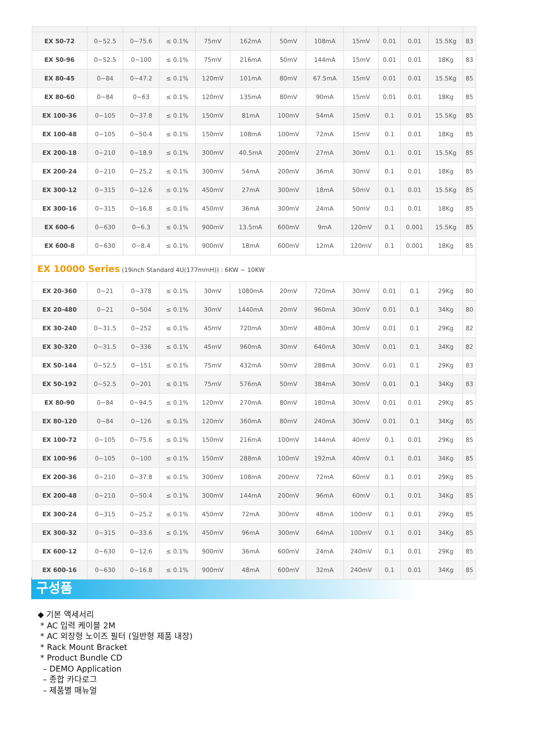| EX 50-72 | 0~52.5 | 0~75.6 | ≤ 0.1% | 75mV | 162mA | 50mV | 108mA | 15mV | 0.01 | 0.01 | 15.5Kg | 83 |
| EX 50-96 | 0~52.5 | 0~100 | ≤ 0.1% | 75mV | 216mA | 50mV | 144mA | 15mV | 0.01 | 0.01 | 18Kg | 83 |
| EX 80-45 | 0~84 | 0~47.2 | ≤ 0.1% | 120mV | 101mA | 80mV | 67.5mA | 15mV | 0.01 | 0.01 | 15.5Kg | 85 |
| EX 80-60 | 0~84 | 0~63 | ≤ 0.1% | 120mV | 135mA | 80mV | 90mA | 15mV | 0.01 | 0.01 | 18Kg | 85 |
| EX 100-36 | 0~105 | 0~37.8 | ≤ 0.1% | 150mV | 81mA | 100mV | 54mA | 15mV | 0.1 | 0.01 | 15.5Kg | 85 |
| EX 100-48 | 0~105 | 0~50.4 | ≤ 0.1% | 150mV | 108mA | 100mV | 72mA | 15mV | 0.1 | 0.01 | 18Kg | 85 |
| EX 200-18 | 0~210 | 0~18.9 | ≤ 0.1% | 300mV | 40.5mA | 200mV | 27mA | 30mV | 0.1 | 0.01 | 15.5Kg | 85 |
| EX 200-24 | 0~210 | 0~25.2 | ≤ 0.1% | 300mV | 54mA | 200mV | 36mA | 30mV | 0.1 | 0.01 | 18Kg | 85 |
| EX 300-12 | 0~315 | 0~12.6 | ≤ 0.1% | 450mV | 27mA | 300mV | 18mA | 50mV | 0.1 | 0.01 | 15.5Kg | 85 |
| EX 300-16 | 0~315 | 0~16.8 | ≤ 0.1% | 450mV | 36mA | 300mV | 24mA | 50mV | 0.1 | 0.01 | 18Kg | 85 |
| EX 600-6 | 0~630 | 0~6.3 | ≤ 0.1% | 900mV | 13.5mA | 600mV | 9mA | 120mV | 0.1 | 0.001 | 15.5Kg | 85 |
| EX 600-8 | 0~630 | 0~8.4 | ≤ 0.1% | 900mV | 18mA | 600mV | 12mA | 120mV | 0.1 | 0.001 | 18Kg | 85 |
| EX 10000 Series (19inch Standard 4U(177mmH)) : 6KW ~ 10KW | | | | | | | | | | | | |
| EX 20-360 | 0~21 | 0~378 | ≤ 0.1% | 30mV | 1080mA | 20mV | 720mA | 30mV | 0.01 | 0.1 | 29Kg | 80 |
| EX 20-480 | 0~21 | 0~504 | ≤ 0.1% | 30mV | 1440mA | 20mV | 960mA | 30mV | 0.01 | 0.1 | 34Kg | 80 |
| EX 30-240 | 0~31.5 | 0~252 | ≤ 0.1% | 45mV | 720mA | 30mV | 480mA | 30mV | 0.01 | 0.1 | 29Kg | 82 |
| EX 30-320 | 0~31.5 | 0~336 | ≤ 0.1% | 45mV | 960mA | 30mV | 640mA | 30mV | 0.01 | 0.1 | 34Kg | 82 |
| EX 50-144 | 0~52.5 | 0~151 | ≤ 0.1% | 75mV | 432mA | 50mV | 288mA | 30mV | 0.01 | 0.1 | 29Kg | 83 |
| EX 50-192 | 0~52.5 | 0~201 | ≤ 0.1% | 75mV | 576mA | 50mV | 384mA | 30mV | 0.01 | 0.1 | 34Kg | 83 |
| EX 80-90 | 0~84 | 0~94.5 | ≤ 0.1% | 120mV | 270mA | 80mV | 180mA | 30mV | 0.01 | 0.01 | 29Kg | 85 |
| EX 80-120 | 0~84 | 0~126 | ≤ 0.1% | 120mV | 360mA | 80mV | 240mA | 30mV | 0.01 | 0.1 | 34Kg | 85 |
| EX 100-72 | 0~105 | 0~75.6 | ≤ 0.1% | 150mV | 216mA | 100mV | 144mA | 40mV | 0.1 | 0.01 | 29Kg | 85 |
| EX 100-96 | 0~105 | 0~100 | ≤ 0.1% | 150mV | 288mA | 100mV | 192mA | 40mV | 0.1 | 0.01 | 34Kg | 85 |
| EX 200-36 | 0~210 | 0~37.8 | ≤ 0.1% | 300mV | 108mA | 200mV | 72mA | 60mV | 0.1 | 0.01 | 29Kg | 85 |
| EX 200-48 | 0~210 | 0~50.4 | ≤ 0.1% | 300mV | 144mA | 200mV | 96mA | 60mV | 0.1 | 0.01 | 34Kg | 85 |
| EX 300-24 | 0~315 | 0~25.2 | ≤ 0.1% | 450mV | 72mA | 300mV | 48mA | 100mV | 0.1 | 0.01 | 29Kg | 85 |
| EX 300-32 | 0~315 | 0~33.6 | ≤ 0.1% | 450mV | 96mA | 300mV | 64mA | 100mV | 0.1 | 0.01 | 34Kg | 85 |
| EX 600-12 | 0~630 | 0~12.6 | ≤ 0.1% | 900mV | 36mA | 600mV | 24mA | 240mV | 0.1 | 0.01 | 29Kg | 85 |
| EX 600-16 | 0~630 | 0~16.8 | ≤ 0.1% | 900mV | 48mA | 600mV | 32mA | 240mV | 0.1 | 0.01 | 34Kg | 85 |
구성품
◆ 기본 액세서리
* AC 입력 케이블 2M
* AC 외장형 노이즈 필터 (일반형 제품 내장)
* Rack Mount Bracket
* Product Bundle CD
– DEMO Application
– 종합 카다로그
– 제품별 매뉴얼